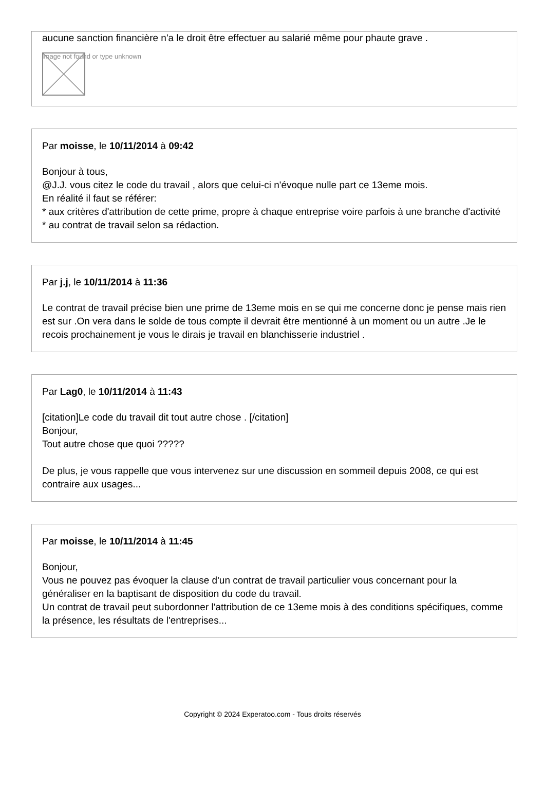aucune sanction financière n'a le droit être effectuer au salarié même pour phaute grave .
Image not found or type unknown
Par moisse, le 10/11/2014 à 09:42
Bonjour à tous,
@J.J. vous citez le code du travail , alors que celui-ci n'évoque nulle part ce 13eme mois.
En réalité il faut se référer:
* aux critères d'attribution de cette prime, propre à chaque entreprise voire parfois à une branche d'activité
* au contrat de travail selon sa rédaction.
Par j.j, le 10/11/2014 à 11:36
Le contrat de travail précise bien une prime de 13eme mois en se qui me concerne donc je pense mais rien est sur .On vera dans le solde de tous compte il devrait être mentionné à un moment ou un autre .Je le recois prochainement je vous le dirais je travail en blanchisserie industriel .
Par Lag0, le 10/11/2014 à 11:43
[citation]Le code du travail dit tout autre chose . [/citation]
Bonjour,
Tout autre chose que quoi ?????
De plus, je vous rappelle que vous intervenez sur une discussion en sommeil depuis 2008, ce qui est contraire aux usages...
Par moisse, le 10/11/2014 à 11:45
Bonjour,
Vous ne pouvez pas évoquer la clause d'un contrat de travail particulier vous concernant pour la généraliser en la baptisant de disposition du code du travail.
Un contrat de travail peut subordonner l'attribution de ce 13eme mois à des conditions spécifiques, comme la présence, les résultats de l'entreprises...
Copyright © 2024 Experatoo.com - Tous droits réservés